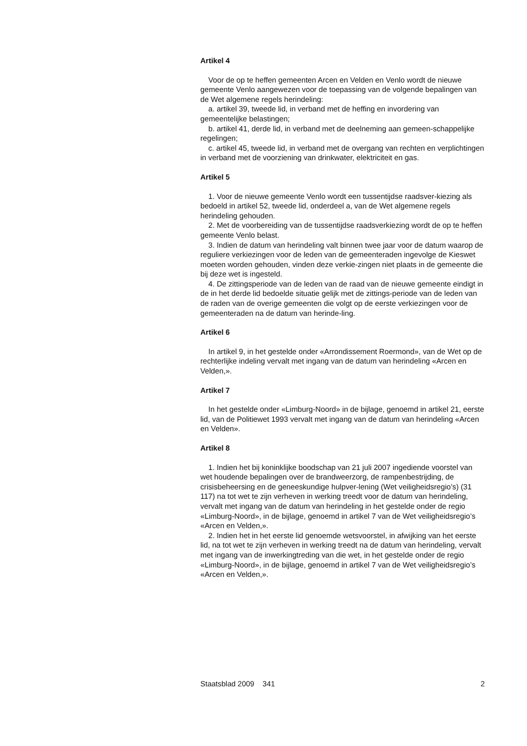Artikel 4
Voor de op te heffen gemeenten Arcen en Velden en Venlo wordt de nieuwe gemeente Venlo aangewezen voor de toepassing van de volgende bepalingen van de Wet algemene regels herindeling:
a. artikel 39, tweede lid, in verband met de heffing en invordering van gemeentelijke belastingen;
b. artikel 41, derde lid, in verband met de deelneming aan gemeen-schappelijke regelingen;
c. artikel 45, tweede lid, in verband met de overgang van rechten en verplichtingen in verband met de voorziening van drinkwater, elektriciteit en gas.
Artikel 5
1. Voor de nieuwe gemeente Venlo wordt een tussentijdse raadsver-kiezing als bedoeld in artikel 52, tweede lid, onderdeel a, van de Wet algemene regels herindeling gehouden.
2. Met de voorbereiding van de tussentijdse raadsverkiezing wordt de op te heffen gemeente Venlo belast.
3. Indien de datum van herindeling valt binnen twee jaar voor de datum waarop de reguliere verkiezingen voor de leden van de gemeenteraden ingevolge de Kieswet moeten worden gehouden, vinden deze verkie-zingen niet plaats in de gemeente die bij deze wet is ingesteld.
4. De zittingsperiode van de leden van de raad van de nieuwe gemeente eindigt in de in het derde lid bedoelde situatie gelijk met de zittings-periode van de leden van de raden van de overige gemeenten die volgt op de eerste verkiezingen voor de gemeenteraden na de datum van herinde-ling.
Artikel 6
In artikel 9, in het gestelde onder «Arrondissement Roermond», van de Wet op de rechterlijke indeling vervalt met ingang van de datum van herindeling «Arcen en Velden,».
Artikel 7
In het gestelde onder «Limburg-Noord» in de bijlage, genoemd in artikel 21, eerste lid, van de Politiewet 1993 vervalt met ingang van de datum van herindeling «Arcen en Velden».
Artikel 8
1. Indien het bij koninklijke boodschap van 21 juli 2007 ingediende voorstel van wet houdende bepalingen over de brandweerzorg, de rampenbestrijding, de crisisbeheersing en de geneeskundige hulpver-lening (Wet veiligheidsregio’s) (31 117) na tot wet te zijn verheven in werking treedt voor de datum van herindeling, vervalt met ingang van de datum van herindeling in het gestelde onder de regio «Limburg-Noord», in de bijlage, genoemd in artikel 7 van de Wet veiligheidsregio’s «Arcen en Velden,».
2. Indien het in het eerste lid genoemde wetsvoorstel, in afwijking van het eerste lid, na tot wet te zijn verheven in werking treedt na de datum van herindeling, vervalt met ingang van de inwerkingtreding van die wet, in het gestelde onder de regio «Limburg-Noord», in de bijlage, genoemd in artikel 7 van de Wet veiligheidsregio’s «Arcen en Velden,».
Staatsblad 2009 341 2